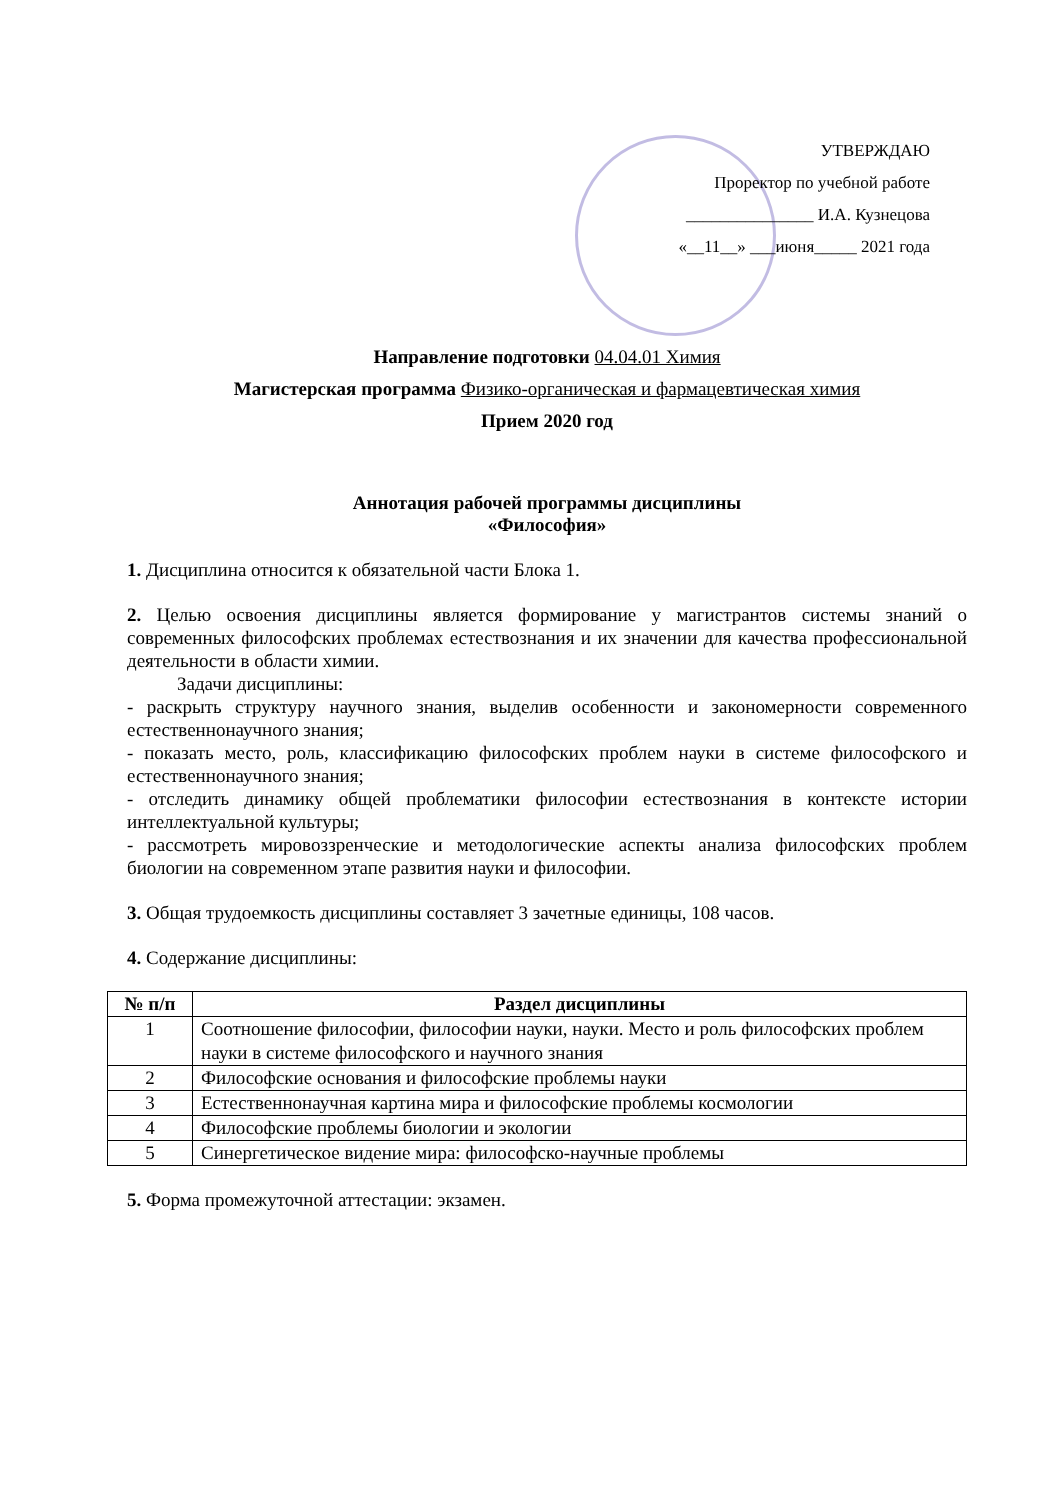УТВЕРЖДАЮ
Проректор по учебной работе
_______________ И.А. Кузнецова
«__11__» ___июня_____ 2021 года
Направление подготовки 04.04.01 Химия
Магистерская программа Физико-органическая и фармацевтическая химия
Прием 2020 год
Аннотация рабочей программы дисциплины
«Философия»
1. Дисциплина относится к обязательной части Блока 1.
2. Целью освоения дисциплины является формирование у магистрантов системы знаний о современных философских проблемах естествознания и их значении для качества профессиональной деятельности в области химии.
Задачи дисциплины:
- раскрыть структуру научного знания, выделив особенности и закономерности современного естественнонаучного знания;
- показать место, роль, классификацию философских проблем науки в системе философского и естественнонаучного знания;
- отследить динамику общей проблематики философии естествознания в контексте истории интеллектуальной культуры;
- рассмотреть мировоззренческие и методологические аспекты анализа философских проблем биологии на современном этапе развития науки и философии.
3. Общая трудоемкость дисциплины составляет 3 зачетные единицы, 108 часов.
4. Содержание дисциплины:
| № п/п | Раздел дисциплины |
| --- | --- |
| 1 | Соотношение философии, философии науки, науки. Место и роль философских проблем науки в системе философского и научного знания |
| 2 | Философские основания и философские проблемы науки |
| 3 | Естественнонаучная картина мира и философские проблемы космологии |
| 4 | Философские проблемы биологии и экологии |
| 5 | Синергетическое видение мира: философско-научные проблемы |
5. Форма промежуточной аттестации: экзамен.